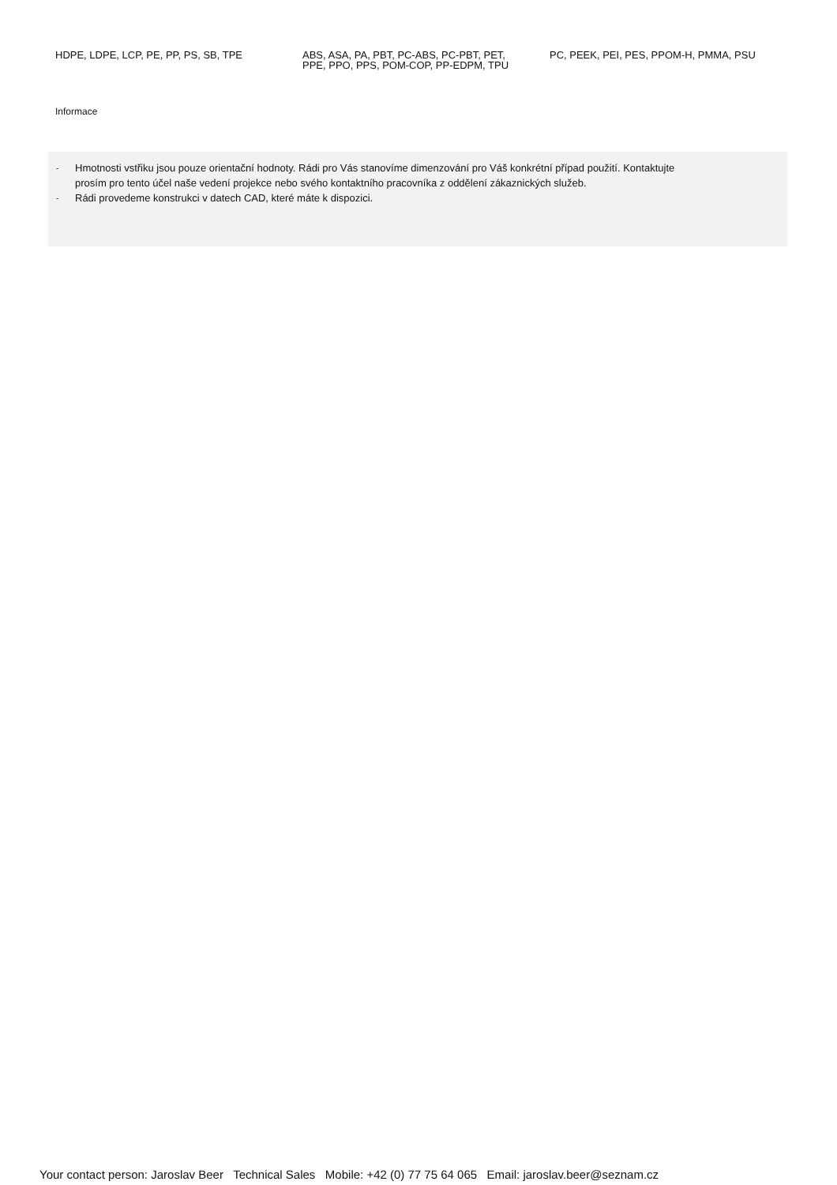HDPE, LDPE, LCP, PE, PP, PS, SB, TPE
ABS, ASA, PA, PBT, PC-ABS, PC-PBT, PET, PPE, PPO, PPS, POM-COP, PP-EDPM, TPU
PC, PEEK, PEI, PES, PPOM-H, PMMA, PSU
Informace
- Hmotnosti vstřiku jsou pouze orientační hodnoty. Rádi pro Vás stanovíme dimenzování pro Váš konkrétní případ použití. Kontaktujte prosím pro tento účel naše vedení projekce nebo svého kontaktního pracovníka z oddělení zákaznických služeb.
- Rádi provedeme konstrukci v datech CAD, které máte k dispozici.
Your contact person: Jaroslav Beer Technical Sales Mobile: +42 (0) 77 75 64 065 Email: jaroslav.beer@seznam.cz